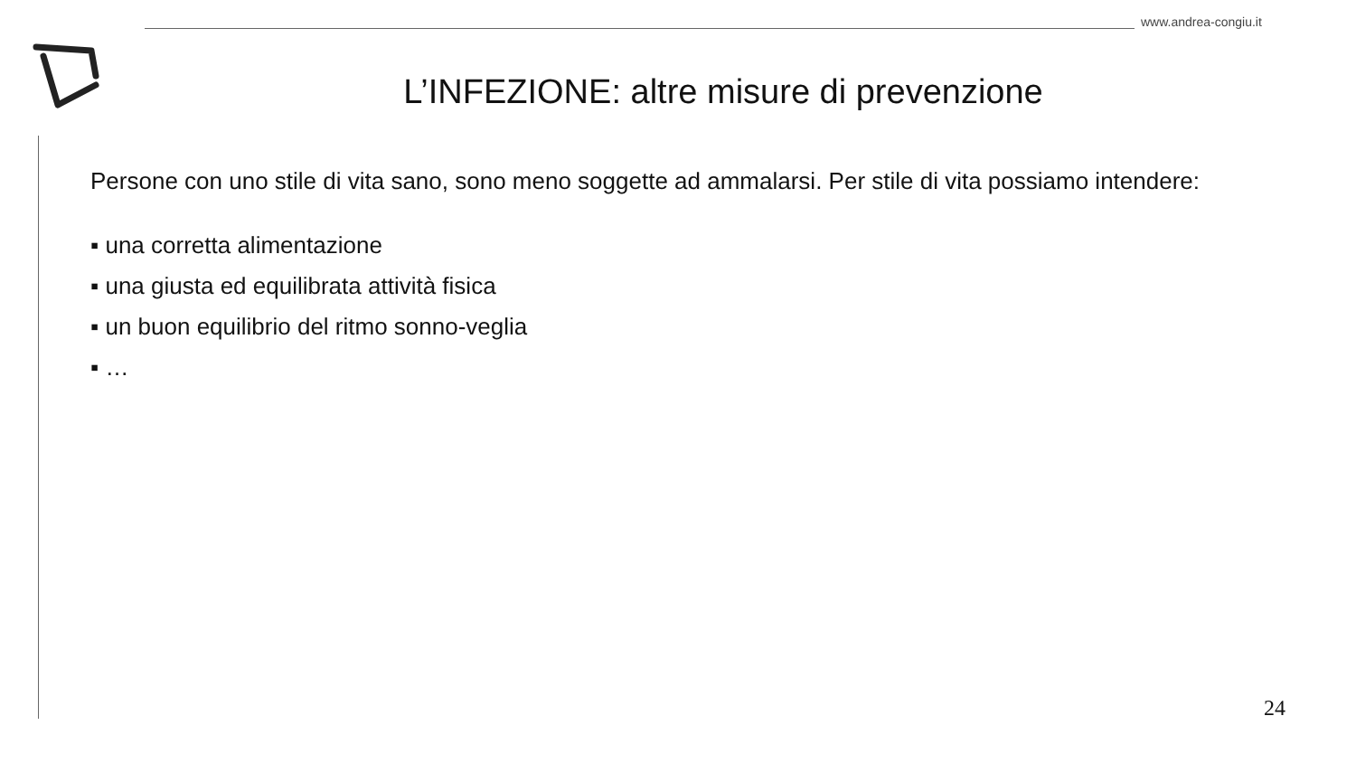www.andrea-congiu.it
L’INFEZIONE: altre misure di prevenzione
Persone con uno stile di vita sano, sono meno soggette ad ammalarsi. Per stile di vita possiamo intendere:
▪ una corretta alimentazione
▪ una giusta ed equilibrata attività fisica
▪ un buon equilibrio del ritmo sonno-veglia
▪ …
24